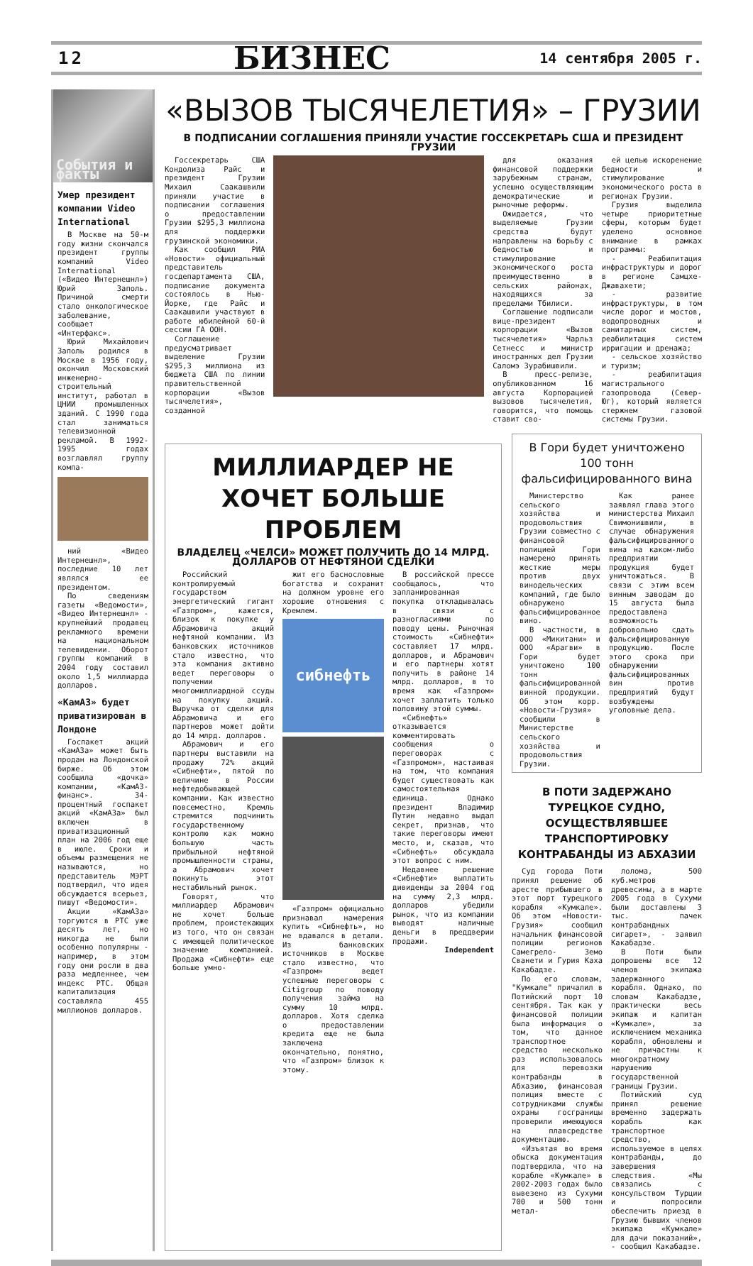12 БИЗНЕС 14 сентября 2005 г.
События и факты
Умер президент компании Video International
В Москве на 50-м году жизни скончался президент группы компаний Video International («Видео Интернешнл») Юрий Заполь. Причиной смерти стало онкологическое заболевание, сообщает «Интерфакс».
Юрий Михайлович Заполь родился в Москве в 1956 году, окончил Московский инженерно-строительный институт, работал в ЦНИИ промышленных зданий. С 1990 года стал заниматься телевизионной рекламой. В 1992-1995 годах возглавлял группу компа-
ний «Видео Интернешнл», последние 10 лет являлся ее президентом.
По сведениям газеты «Ведомости», «Видео Интернешнл» - крупнейший продавец рекламного времени на национальном телевидении. Оборот группы компаний в 2004 году составил около 1,5 миллиарда долларов.
«КамАЗ» будет приватизирован в Лондоне
Госпакет акций «КамАЗа» может быть продан на Лондонской бирже. Об этом сообщила «дочка» компании, «КамАЗ-финанс». 34-процентный госпакет акций «КамАЗа» был включен в приватизационный план на 2006 год еще в июле. Сроки и объемы размещения не называются, но представитель МЭРТ подтвердил, что идея обсуждается всерьез, пишут «Ведомости».
Акции «КамАЗа» торгуются в РТС уже десять лет, но никогда не были особенно популярны - например, в этом году они росли в два раза медленнее, чем индекс РТС. Общая капитализация составляла 455 миллионов долларов.
«ВЫЗОВ ТЫСЯЧЕЛЕТИЯ» – ГРУЗИИ
В ПОДПИСАНИИ СОГЛАШЕНИЯ ПРИНЯЛИ УЧАСТИЕ ГОССЕКРЕТАРЬ США И ПРЕЗИДЕНТ ГРУЗИИ
Госсекретарь США Кондолиза Райс и президент Грузии Михаил Саакашвили приняли участие в подписании соглашения о предоставлении Грузии $295,3 миллиона для поддержки грузинской экономики.
Как сообщил РИА «Новости» официальный представитель госдепартамента США, подписание документа состоялось в Нью-Йорке, где Райс и Саакашвили участвуют в работе юбилейной 60-й сессии ГА ООН.
Соглашение предусматривает выделение Грузии $295,3 миллиона из бюджета США по линии правительственной корпорации «Вызов тысячелетия», созданной
для оказания финансовой поддержки зарубежным странам, успешно осуществляющим демократические и рыночные реформы.
Ожидается, что выделяемые Грузии средства будут направлены на борьбу с бедностью и стимулирование экономического роста преимущественно в сельских районах, находящихся за пределами Тбилиси.
Соглашение подписали вице-президент корпорации «Вызов тысячелетия» Чарльз Сетнесс и министр иностранных дел Грузии Саломэ Зурабишвили.
В пресс-релизе, опубликованном 16 августа Корпорацией вызовов тысячелетия, говорится, что помощь ставит сво-
ей целью искоренение бедности и стимулирование экономического роста в регионах Грузии.
Грузия выделила четыре приоритетные сферы, которым будет уделено основное внимание в рамках программы:
- Реабилитация инфраструктуры и дорог в регионе Самцхе-Джавахети;
- развитие инфраструктуры, в том числе дорог и мостов, водопроводных и санитарных систем, реабилитация систем ирригации и дренажа;
- сельское хозяйство и туризм;
- реабилитация магистрального газопровода (Север-Юг), который является стержнем газовой системы Грузии.
МИЛЛИАРДЕР НЕ ХОЧЕТ БОЛЬШЕ ПРОБЛЕМ
ВЛАДЕЛЕЦ «ЧЕЛСИ» МОЖЕТ ПОЛУЧИТЬ ДО 14 МЛРД. ДОЛЛАРОВ ОТ НЕФТЯНОЙ СДЕЛКИ
Российский контролируемый государством энергетический гигант «Газпром», кажется, близок к покупке у Абрамовича акций нефтяной компании. Из банковских источников стало известно, что эта компания активно ведет переговоры о получении многомиллиардной ссуды на покупку акций. Выручка от сделки для Абрамовича и его партнеров может дойти до 14 млрд. долларов.
Абрамович и его партнеры выставили на продажу 72% акций «Сибнефти», пятой по величине в России нефтедобывающей компании. Как известно повсеместно, Кремль стремится подчинить государственному контролю как можно большую часть прибыльной нефтяной промышленности страны, а Абрамович хочет покинуть этот нестабильный рынок.
Говорят, что миллиардер Абрамович не хочет больше проблем, проистекающих из того, что он связан с имеющей политическое значение компанией. Продажа «Сибнефти» еще больше умно-
жит его баснословные богатства и сохранит на должном уровне его хорошие отношения с Кремлем.
сибнефть
«Газпром» официально признавал намерения купить «Сибнефть», но не вдавался в детали. Из банковских источников в Москве стало известно, что «Газпром» ведет успешные переговоры с Citigroup по поводу получения займа на сумму 10 млрд. долларов. Хотя сделка о предоставлении кредита еще не была заключена окончательно, понятно, что «Газпром» близок к этому.
В российской прессе сообщалось, что запланированная покупка откладывалась в связи с разногласиями по поводу цены. Рыночная стоимость «Сибнефти» составляет 17 млрд. долларов, и Абрамович и его партнеры хотят получить в районе 14 млрд. долларов, в то время как «Газпром» хочет заплатить только половину этой суммы.
«Сибнефть» отказывается комментировать сообщения о переговорах с «Газпромом», настаивая на том, что компания будет существовать как самостоятельная единица. Однако президент Владимир Путин недавно выдал секрет, признав, что такие переговоры имеют место, и, сказав, что «Сибнефть» обсуждала этот вопрос с ним.
Недавнее решение «Сибнефти» выплатить дивиденды за 2004 год на сумму 2,3 млрд. долларов убедили рынок, что из компании выводят наличные деньги в преддверии продажи.
Independent
В Гори будет уничтожено 100 тонн фальсифицированного вина
Министерство сельского хозяйства и продовольствия Грузии совместно с финансовой полицией Гори намерено принять жесткие меры против двух винодельческих компаний, где было обнаружено фальсифицированное вино.
В частности, в ООО «Микитани» и ООО «Арагви» в Гори будет уничтожено 100 тонн фальсифицированной винной продукции. Об этом корр. «Новости-Грузия» сообщили в Министерстве сельского хозяйства и продовольствия Грузии.
Как ранее заявлял глава этого министерства Михаил Свимонишвили, в случае обнаружения фальсифицированного вина на каком-либо предприятии продукция будет уничтожаться. В связи с этим всем винным заводам до 15 августа была предоставлена возможность добровольно сдать фальсифицированную продукцию. После этого срока при обнаружении фальсифицированных вин против предприятий будут возбуждены уголовные дела.
В ПОТИ ЗАДЕРЖАНО ТУРЕЦКОЕ СУДНО, ОСУЩЕСТВЛЯВШЕЕ ТРАНСПОРТИРОВКУ КОНТРАБАНДЫ ИЗ АБХАЗИИ
Суд города Поти принял решение об аресте прибывшего в этот порт турецкого корабля «Кумкале». Об этом «Новости-Грузия» сообщил начальник финансовой полиции регионов Самегрело- Земо Сванети и Гурия Каха Какабадзе.
По его словам, "Кумкале" причалил в Потийский порт 10 сентября. Так как у финансовой полиции была информация о том, что данное транспортное средство несколько раз использовалось для перевозки контрабанды в Абхазию, финансовая полиция вместе с сотрудниками службы охраны госграницы проверили имеющуюся на плавсредстве документацию.
«Изъятая во время обыска документация подтвердила, что на корабле «Кумкале» в 2002-2003 годах было вывезено из Сухуми 700 и 500 тонн метал-
лолома, 500 куб.метров древесины, а в марте 2005 года в Сухуми были доставлены 3 тыс. пачек контрабандных сигарет», - заявил Какабадзе.
В Поти были допрошены все 12 членов экипажа задержанного корабля. Однако, по словам Какабадзе, практически весь экипаж и капитан «Кумкале», за исключением механика корабля, обновлены и не причастны к многократному нарушению государственной границы Грузии.
Потийский суд принял решение временно задержать корабль как транспортное средство, используемое в целях контрабанды, до завершения следствия. «Мы связались с консульством Турции и попросили обеспечить приезд в Грузию бывших членов экипажа «Кумкале» для дачи показаний», - сообщил Какабадзе.